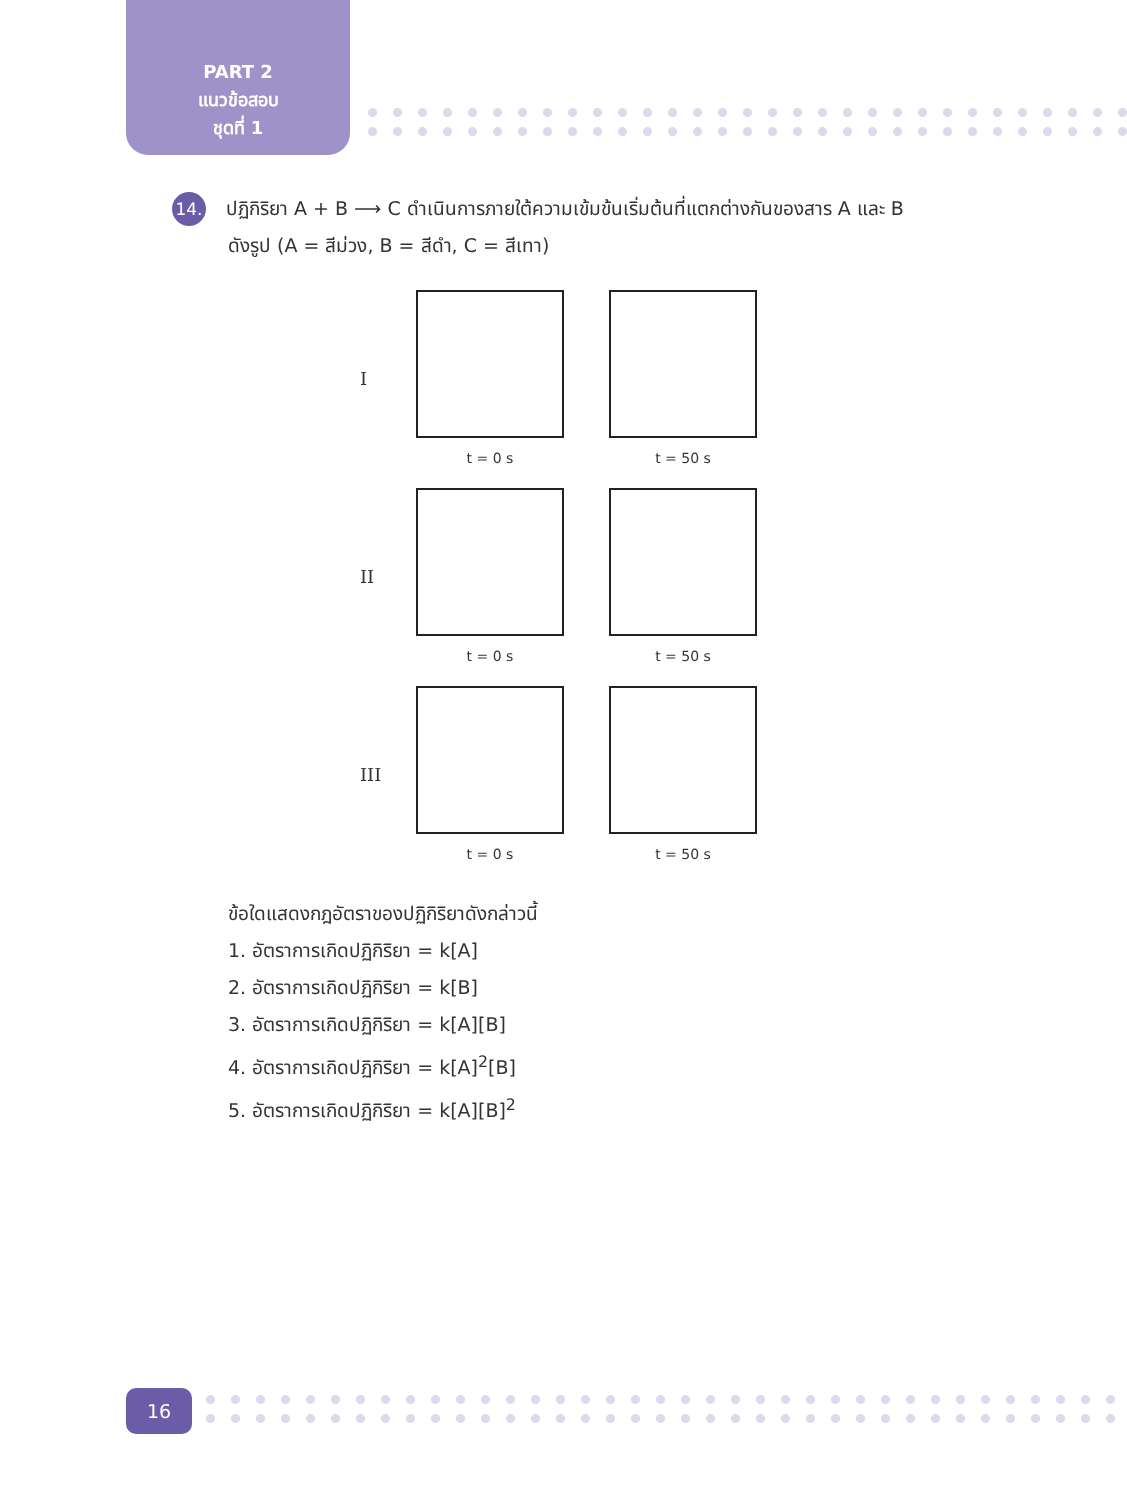PART 2
แนวข้อสอบ
ชุดที่ 1
14. ปฏิกิริยา A + B ⟶ C ดำเนินการภายใต้ความเข้มข้นเริ่มต้นที่แตกต่างกันของสาร A และ B
ดังรูป (A = สีม่วง, B = สีดำ, C = สีเทา)
I
t = 0 s t = 50 s
II
t = 0 s t = 50 s
III
t = 0 s t = 50 s
ข้อใดแสดงกฎอัตราของปฏิกิริยาดังกล่าวนี้
1. อัตราการเกิดปฏิกิริยา = k[A]
2. อัตราการเกิดปฏิกิริยา = k[B]
3. อัตราการเกิดปฏิกิริยา = k[A][B]
4. อัตราการเกิดปฏิกิริยา = k[A]<sup>2</sup>[B]
5. อัตราการเกิดปฏิกิริยา = k[A][B]<sup>2</sup>
16